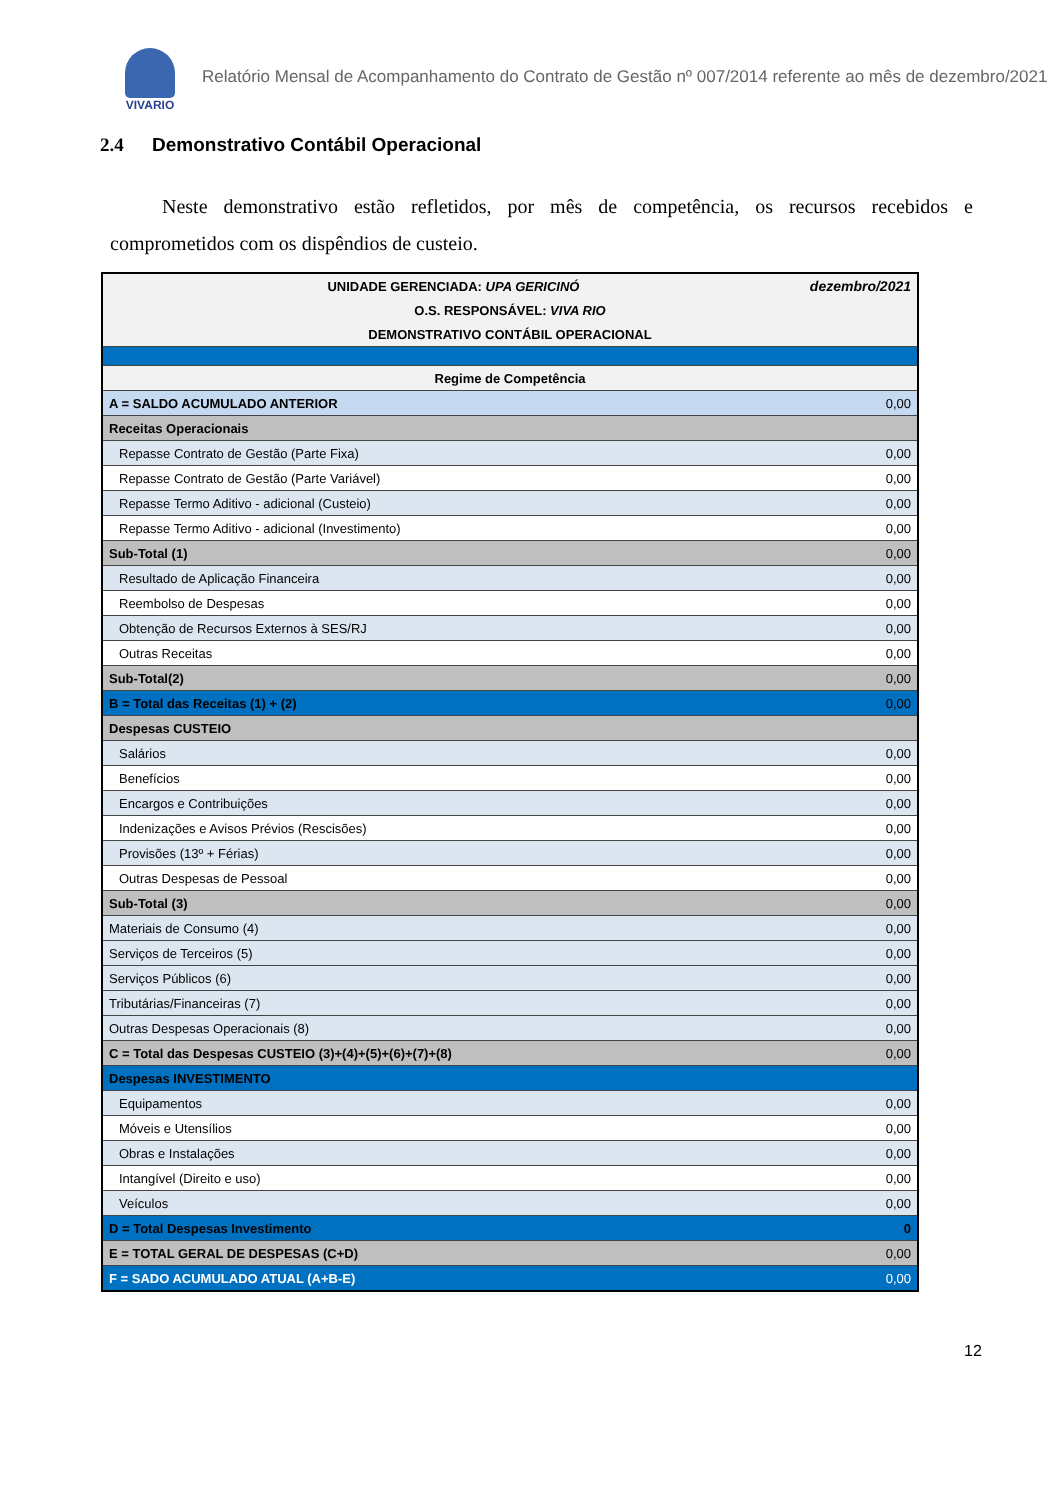VIVARIO
Relatório Mensal de Acompanhamento do Contrato de Gestão nº 007/2014 referente ao mês de dezembro/2021
2.4 Demonstrativo Contábil Operacional
Neste demonstrativo estão refletidos, por mês de competência, os recursos recebidos e comprometidos com os dispêndios de custeio.
| UNIDADE GERENCIADA: UPA GERICINÓ | dezembro/2021 |
| O.S. RESPONSÁVEL: VIVA RIO | |
| DEMONSTRATIVO CONTÁBIL OPERACIONAL | |
| Regime de Competência | |
| A = SALDO ACUMULADO ANTERIOR | 0,00 |
| Receitas Operacionais | |
| Repasse Contrato de Gestão (Parte Fixa) | 0,00 |
| Repasse Contrato de Gestão (Parte Variável) | 0,00 |
| Repasse Termo Aditivo - adicional (Custeio) | 0,00 |
| Repasse Termo Aditivo - adicional (Investimento) | 0,00 |
| Sub-Total (1) | 0,00 |
| Resultado de Aplicação Financeira | 0,00 |
| Reembolso de Despesas | 0,00 |
| Obtenção de Recursos Externos à SES/RJ | 0,00 |
| Outras Receitas | 0,00 |
| Sub-Total(2) | 0,00 |
| B = Total das Receitas (1) + (2) | 0,00 |
| Despesas CUSTEIO | |
| Salários | 0,00 |
| Benefícios | 0,00 |
| Encargos e Contribuições | 0,00 |
| Indenizações e Avisos Prévios (Rescisões) | 0,00 |
| Provisões (13º + Férias) | 0,00 |
| Outras Despesas de Pessoal | 0,00 |
| Sub-Total (3) | 0,00 |
| Materiais de Consumo (4) | 0,00 |
| Serviços de Terceiros (5) | 0,00 |
| Serviços Públicos (6) | 0,00 |
| Tributárias/Financeiras (7) | 0,00 |
| Outras Despesas Operacionais (8) | 0,00 |
| C = Total das Despesas CUSTEIO (3)+(4)+(5)+(6)+(7)+(8) | 0,00 |
| Despesas INVESTIMENTO | |
| Equipamentos | 0,00 |
| Móveis e Utensílios | 0,00 |
| Obras e Instalações | 0,00 |
| Intangível (Direito e uso) | 0,00 |
| Veículos | 0,00 |
| D = Total Despesas Investimento | 0 |
| E = TOTAL GERAL DE DESPESAS (C+D) | 0,00 |
| F = SADO ACUMULADO ATUAL (A+B-E) | 0,00 |
12